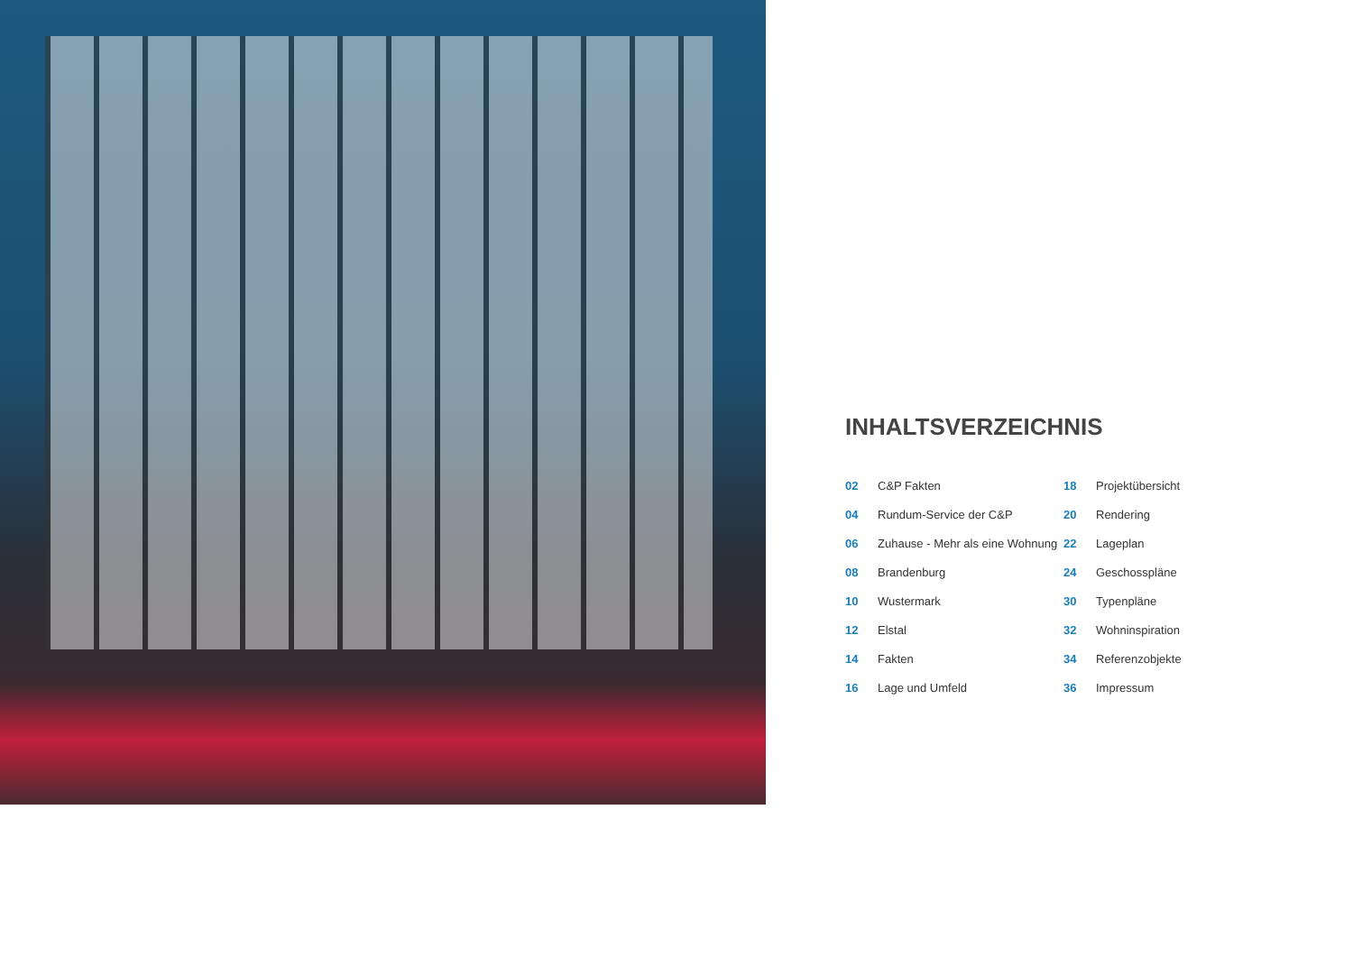INHALTSVERZEICHNIS
02 C&P Fakten
04 Rundum-Service der C&P
06 Zuhause - Mehr als eine Wohnung
08 Brandenburg
10 Wustermark
12 Elstal
14 Fakten
16 Lage und Umfeld
18 Projektübersicht
20 Rendering
22 Lageplan
24 Geschosspläne
30 Typenpläne
32 Wohninspiration
34 Referenzobjekte
36 Impressum